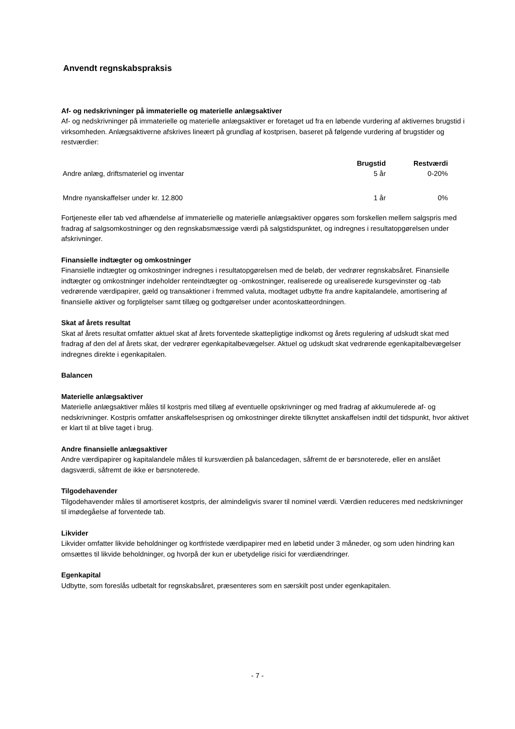Anvendt regnskabspraksis
Af- og nedskrivninger på immaterielle og materielle anlægsaktiver
Af- og nedskrivninger på immaterielle og materielle anlægsaktiver er foretaget ud fra en løbende vurdering af aktivernes brugstid i virksomheden. Anlægsaktiverne afskrives lineært på grundlag af kostprisen, baseret på følgende vurdering af brugstider og restværdier:
| | Brugstid | Restværdi |
| Andre anlæg, driftsmateriel og inventar | 5 år | 0-20% |
| Mndre nyanskaffelser under kr. 12.800 | 1 år | 0% |
Fortjeneste eller tab ved afhændelse af immaterielle og materielle anlægsaktiver opgøres som forskellen mellem salgspris med fradrag af salgsomkostninger og den regnskabsmæssige værdi på salgstidspunktet, og indregnes i resultatopgørelsen under afskrivninger.
Finansielle indtægter og omkostninger
Finansielle indtægter og omkostninger indregnes i resultatopgørelsen med de beløb, der vedrører regnskabsåret. Finansielle indtægter og omkostninger indeholder renteindtægter og -omkostninger, realiserede og urealiserede kursgevinster og -tab vedrørende værdipapirer, gæld og transaktioner i fremmed valuta, modtaget udbytte fra andre kapitalandele, amortisering af finansielle aktiver og forpligtelser samt tillæg og godtgørelser under acontoskatteordningen.
Skat af årets resultat
Skat af årets resultat omfatter aktuel skat af årets forventede skattepligtige indkomst og årets regulering af udskudt skat med fradrag af den del af årets skat, der vedrører egenkapitalbevægelser. Aktuel og udskudt skat vedrørende egenkapitalbevægelser indregnes direkte i egenkapitalen.
Balancen
Materielle anlægsaktiver
Materielle anlægsaktiver måles til kostpris med tillæg af eventuelle opskrivninger og med fradrag af akkumulerede af- og nedskrivninger. Kostpris omfatter anskaffelsesprisen og omkostninger direkte tilknyttet anskaffelsen indtil det tidspunkt, hvor aktivet er klart til at blive taget i brug.
Andre finansielle anlægsaktiver
Andre værdipapirer og kapitalandele måles til kursværdien på balancedagen, såfremt de er børsnoterede, eller en anslået dagsværdi, såfremt de ikke er børsnoterede.
Tilgodehavender
Tilgodehavender måles til amortiseret kostpris, der almindeligvis svarer til nominel værdi. Værdien reduceres med nedskrivninger til imødegåelse af forventede tab.
Likvider
Likvider omfatter likvide beholdninger og kortfristede værdipapirer med en løbetid under 3 måneder, og som uden hindring kan omsættes til likvide beholdninger, og hvorpå der kun er ubetydelige risici for værdiændringer.
Egenkapital
Udbytte, som foreslås udbetalt for regnskabsåret, præsenteres som en særskilt post under egenkapitalen.
- 7 -